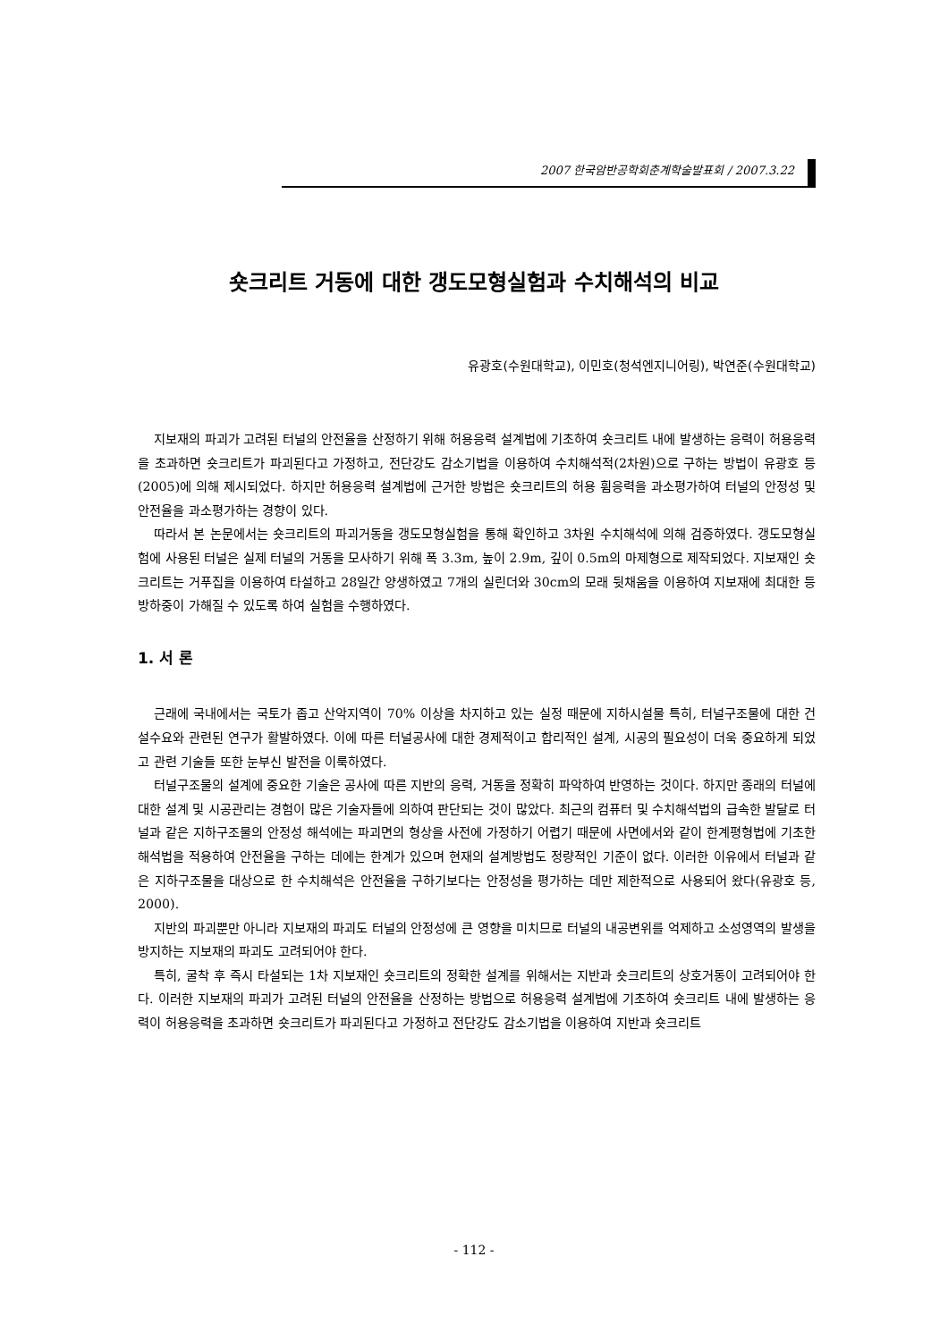2007 한국암반공학회춘계학술발표회 / 2007.3.22
숏크리트 거동에 대한 갱도모형실험과 수치해석의 비교
유광호(수원대학교), 이민호(청석엔지니어링), 박연준(수원대학교)
지보재의 파괴가 고려된 터널의 안전율을 산정하기 위해 허용응력 설계법에 기초하여 숏크리트 내에 발생하는 응력이 허용응력을 초과하면 숏크리트가 파괴된다고 가정하고, 전단강도 감소기법을 이용하여 수치해석적(2차원)으로 구하는 방법이 유광호 등(2005)에 의해 제시되었다. 하지만 허용응력 설계법에 근거한 방법은 숏크리트의 허용 휨응력을 과소평가하여 터널의 안정성 및 안전율을 과소평가하는 경향이 있다.
따라서 본 논문에서는 숏크리트의 파괴거동을 갱도모형실험을 통해 확인하고 3차원 수치해석에 의해 검증하였다. 갱도모형실험에 사용된 터널은 실제 터널의 거동을 모사하기 위해 폭 3.3m, 높이 2.9m, 깊이 0.5m의 마제형으로 제작되었다. 지보재인 숏크리트는 거푸집을 이용하여 타설하고 28일간 양생하였고 7개의 실린더와 30cm의 모래 뒷채움을 이용하여 지보재에 최대한 등방하중이 가해질 수 있도록 하여 실험을 수행하였다.
1. 서 론
근래에 국내에서는 국토가 좁고 산악지역이 70% 이상을 차지하고 있는 실정 때문에 지하시설물 특히, 터널구조물에 대한 건설수요와 관련된 연구가 활발하였다. 이에 따른 터널공사에 대한 경제적이고 합리적인 설계, 시공의 필요성이 더욱 중요하게 되었고 관련 기술들 또한 눈부신 발전을 이룩하였다.
터널구조물의 설계에 중요한 기술은 공사에 따른 지반의 응력, 거동을 정확히 파악하여 반영하는 것이다. 하지만 종래의 터널에 대한 설계 및 시공관리는 경험이 많은 기술자들에 의하여 판단되는 것이 많았다. 최근의 컴퓨터 및 수치해석법의 급속한 발달로 터널과 같은 지하구조물의 안정성 해석에는 파괴면의 형상을 사전에 가정하기 어렵기 때문에 사면에서와 같이 한계평형법에 기초한 해석법을 적용하여 안전율을 구하는 데에는 한계가 있으며 현재의 설계방법도 정량적인 기준이 없다. 이러한 이유에서 터널과 같은 지하구조물을 대상으로 한 수치해석은 안전율을 구하기보다는 안정성을 평가하는 데만 제한적으로 사용되어 왔다(유광호 등, 2000).
지반의 파괴뿐만 아니라 지보재의 파괴도 터널의 안정성에 큰 영향을 미치므로 터널의 내공변위를 억제하고 소성영역의 발생을 방지하는 지보재의 파괴도 고려되어야 한다.
특히, 굴착 후 즉시 타설되는 1차 지보재인 숏크리트의 정확한 설계를 위해서는 지반과 숏크리트의 상호거동이 고려되어야 한다. 이러한 지보재의 파괴가 고려된 터널의 안전율을 산정하는 방법으로 허용응력 설계법에 기초하여 숏크리트 내에 발생하는 응력이 허용응력을 초과하면 숏크리트가 파괴된다고 가정하고 전단강도 감소기법을 이용하여 지반과 숏크리트
- 112 -